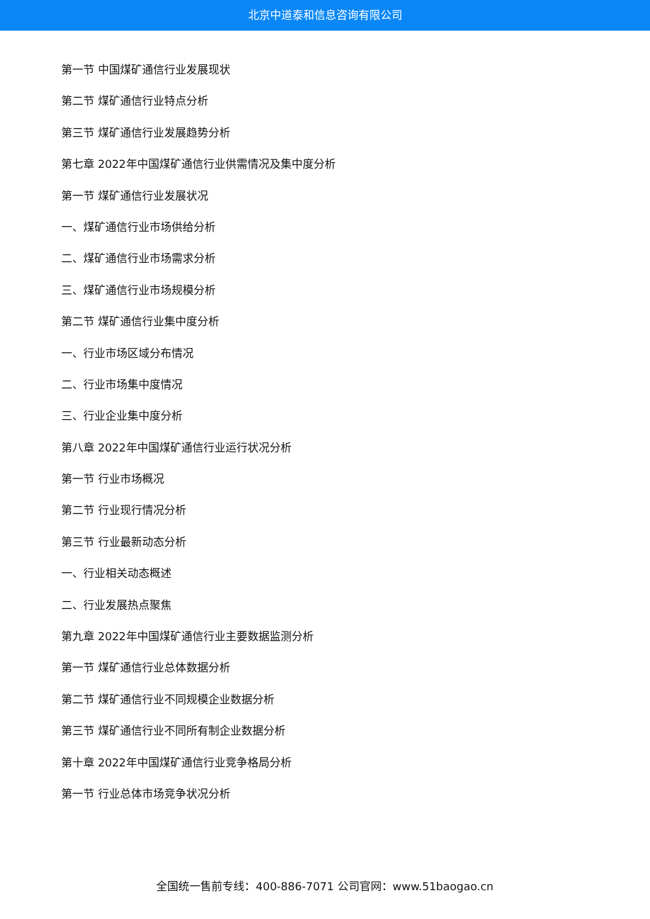北京中道泰和信息咨询有限公司
第一节 中国煤矿通信行业发展现状
第二节 煤矿通信行业特点分析
第三节 煤矿通信行业发展趋势分析
第七章 2022年中国煤矿通信行业供需情况及集中度分析
第一节 煤矿通信行业发展状况
一、煤矿通信行业市场供给分析
二、煤矿通信行业市场需求分析
三、煤矿通信行业市场规模分析
第二节 煤矿通信行业集中度分析
一、行业市场区域分布情况
二、行业市场集中度情况
三、行业企业集中度分析
第八章 2022年中国煤矿通信行业运行状况分析
第一节 行业市场概况
第二节 行业现行情况分析
第三节 行业最新动态分析
一、行业相关动态概述
二、行业发展热点聚焦
第九章 2022年中国煤矿通信行业主要数据监测分析
第一节 煤矿通信行业总体数据分析
第二节 煤矿通信行业不同规模企业数据分析
第三节 煤矿通信行业不同所有制企业数据分析
第十章 2022年中国煤矿通信行业竞争格局分析
第一节 行业总体市场竞争状况分析
全国统一售前专线：400-886-7071 公司官网：www.51baogao.cn